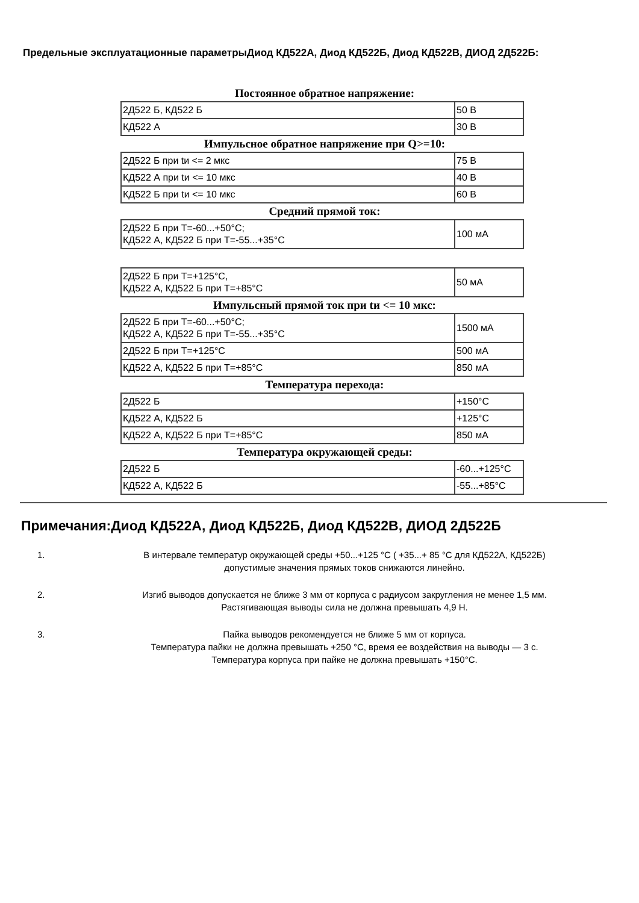Предельные эксплуатационные параметрыДиод КД522А, Диод КД522Б, Диод КД522В, ДИОД 2Д522Б:
Постоянное обратное напряжение:
| 2Д522 Б, КД522 Б | 50 В |
| КД522 А | 30 В |
Импульсное обратное напряжение при Q>=10:
| 2Д522 Б при tи <= 2 мкс | 75 В |
| КД522 А при tи <= 10 мкс | 40 В |
| КД522 Б при tи <= 10 мкс | 60 В |
Средний прямой ток:
| 2Д522 Б при Т=-60...+50°С; КД522 А, КД522 Б при Т=-55...+35°С | 100 мА |
| 2Д522 Б при Т=+125°С, КД522 А, КД522 Б при Т=+85°С | 50 мА |
Импульсный прямой ток при tи <= 10 мкс:
| 2Д522 Б при Т=-60...+50°С; КД522 А, КД522 Б при Т=-55...+35°С | 1500 мА |
| 2Д522 Б при Т=+125°С | 500 мА |
| КД522 А, КД522 Б при Т=+85°С | 850 мА |
Температура перехода:
| 2Д522 Б | +150°С |
| КД522 А, КД522 Б | +125°С |
| КД522 А, КД522 Б при Т=+85°С | 850 мА |
Температура окружающей среды:
| 2Д522 Б | -60...+125°С |
| КД522 А, КД522 Б | -55...+85°С |
Примечания:Диод КД522А, Диод КД522Б, Диод КД522В, ДИОД 2Д522Б
1. В интервале температур окружающей среды +50...+125 °С ( +35...+ 85 °С для КД522А, КД522Б)
допустимые значения прямых токов снижаются линейно.
2. Изгиб выводов допускается не ближе 3 мм от корпуса с радиусом закругления не менее 1,5 мм.
Растягивающая выводы сила не должна превышать 4,9 Н.
3. Пайка выводов рекомендуется не ближе 5 мм от корпуса.
Температура пайки не должна превышать +250 °С, время ее воздействия на выводы — 3 с.
Температура корпуса при пайке не должна превышать +150°С.